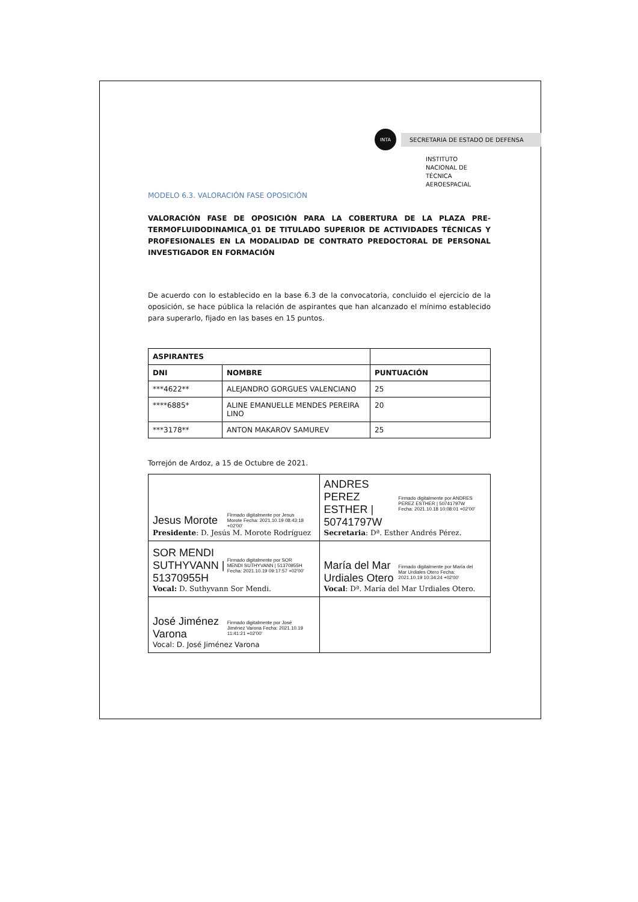INTA
SECRETARIA DE ESTADO DE DEFENSA
INSTITUTO NACIONAL DE
TÉCNICA AEROESPACIAL
MODELO 6.3. VALORACIÓN FASE OPOSICIÓN
VALORACIÓN FASE DE OPOSICIÓN PARA LA COBERTURA DE LA PLAZA PRE-TERMOFLUIDODINAMICA_01 DE TITULADO SUPERIOR DE ACTIVIDADES TÉCNICAS Y PROFESIONALES EN LA MODALIDAD DE CONTRATO PREDOCTORAL DE PERSONAL INVESTIGADOR EN FORMACIÓN
De acuerdo con lo establecido en la base 6.3 de la convocatoria, concluido el ejercicio de la oposición, se hace pública la relación de aspirantes que han alcanzado el mínimo establecido para superarlo, fijado en las bases en 15 puntos.
| ASPIRANTES | | |
| --- | --- | --- |
| DNI | NOMBRE | PUNTUACIÓN |
| ***4622** | ALEJANDRO GORGUES VALENCIANO | 25 |
| ****6885* | ALINE EMANUELLE MENDES PEREIRA LINO | 20 |
| ***3178** | ANTON MAKAROV SAMUREV | 25 |
Torrejón de Ardoz, a 15 de Octubre de 2021.
| Jesus Morote Firmado digitalmente por Jesus Morote Fecha: 2021.10.19 08:43:18 +02'00' Presidente : D. Jesús M. Morote Rodríguez | ANDRES PEREZ ESTHER / 50741797W Firmado digitalmente por ANDRES PEREZ ESTHER / 50741797W Fecha: 2021.10.18 10:08:01 +02'00' Secretaria : Dª. Esther Andrés Pérez. |
| SOR MENDI SUTHYVANN / 51370955H Firmado digitalmente por SOR MENDI SUTHYVANN / 51370955H Fecha: 2021.10.19 09:17:57 +02'00' Vocal: D. Suthyvann Sor Mendi. | María del Mar Urdiales Otero Firmado digitalmente por María del Mar Urdiales Otero Fecha: 2021.10.19 10:34:24 +02'00' Vocal : Dª. María del Mar Urdiales Otero. |
| José Jiménez Varona Firmado digitalmente por José Jiménez Varona Fecha: 2021.10.19 11:41:21 +02'00' Vocal: D. José Jiménez Varona | |